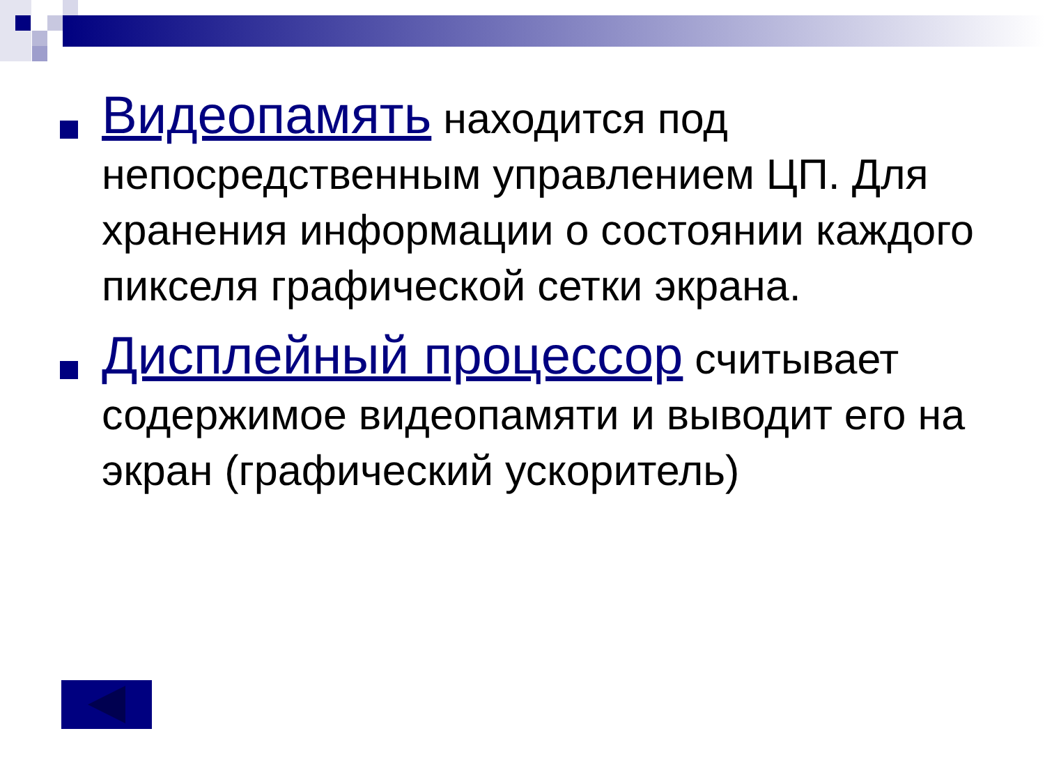Видеопамять находится под непосредственным управлением ЦП. Для хранения информации о состоянии каждого пикселя графической сетки экрана.
Дисплейный процессор считывает содержимое видеопамяти и выводит его на экран (графический ускоритель)